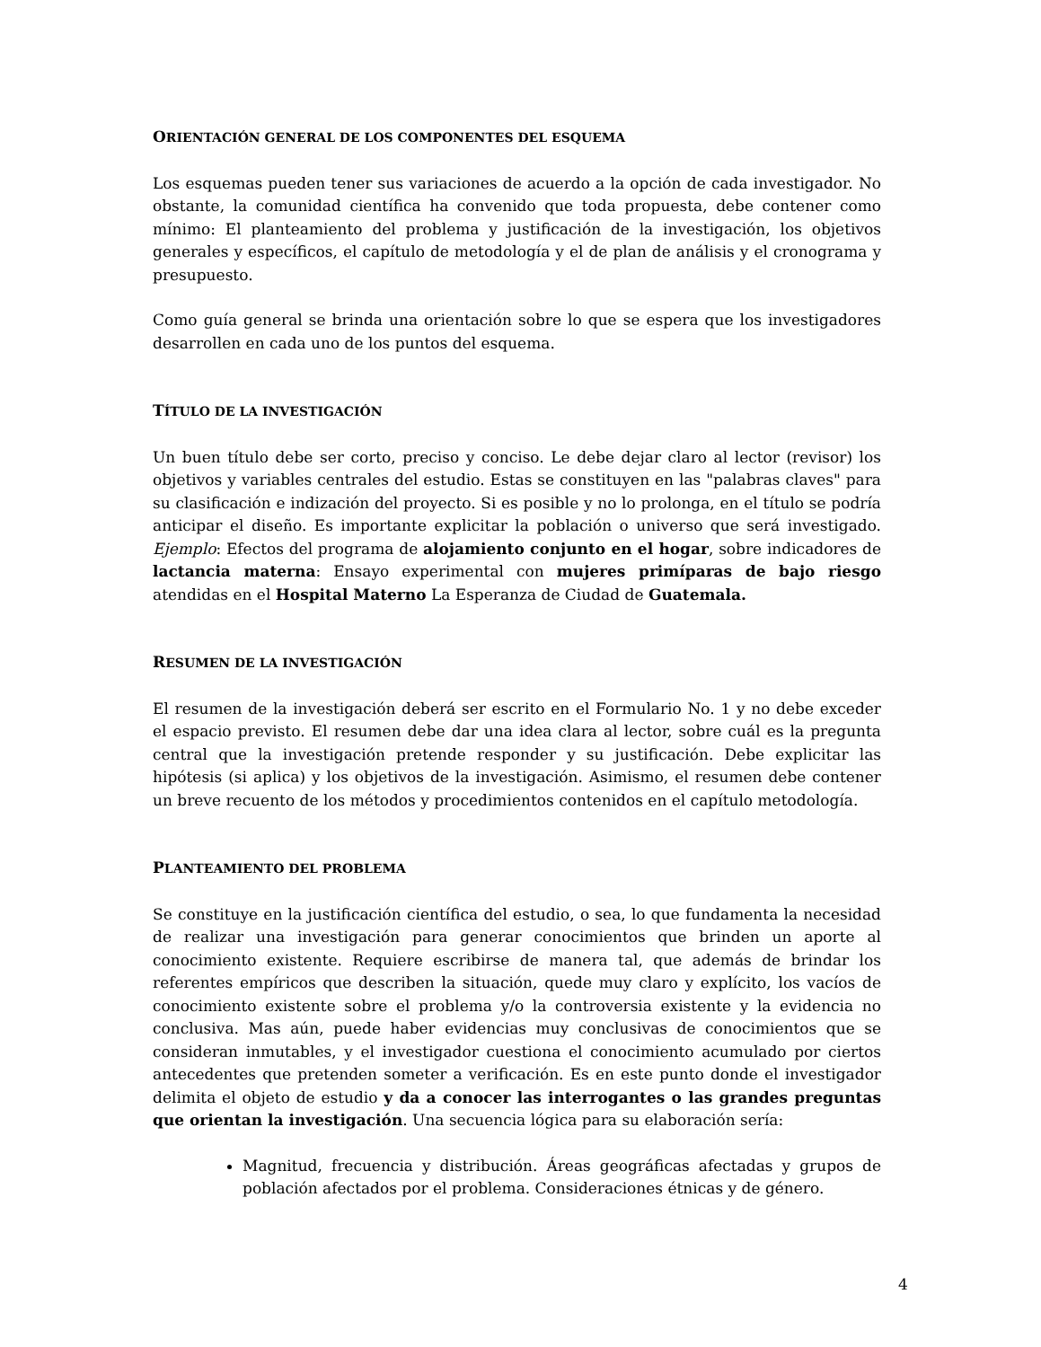ORIENTACIÓN GENERAL DE LOS COMPONENTES DEL ESQUEMA
Los esquemas pueden tener sus variaciones de acuerdo a la opción de cada investigador. No obstante, la comunidad científica ha convenido que toda propuesta, debe contener como mínimo: El planteamiento del problema y justificación de la investigación, los objetivos generales y específicos, el capítulo de metodología y el de plan de análisis y el cronograma y presupuesto.
Como guía general se brinda una orientación sobre lo que se espera que los investigadores desarrollen en cada uno de los puntos del esquema.
TÍTULO DE LA INVESTIGACIÓN
Un buen título debe ser corto, preciso y conciso. Le debe dejar claro al lector (revisor) los objetivos y variables centrales del estudio. Estas se constituyen en las "palabras claves" para su clasificación e indización del proyecto. Si es posible y no lo prolonga, en el título se podría anticipar el diseño. Es importante explicitar la población o universo que será investigado. Ejemplo: Efectos del programa de alojamiento conjunto en el hogar, sobre indicadores de lactancia materna: Ensayo experimental con mujeres primíparas de bajo riesgo atendidas en el Hospital Materno La Esperanza de Ciudad de Guatemala.
RESUMEN DE LA INVESTIGACIÓN
El resumen de la investigación deberá ser escrito en el Formulario No. 1 y no debe exceder el espacio previsto. El resumen debe dar una idea clara al lector, sobre cuál es la pregunta central que la investigación pretende responder y su justificación. Debe explicitar las hipótesis (si aplica) y los objetivos de la investigación. Asimismo, el resumen debe contener un breve recuento de los métodos y procedimientos contenidos en el capítulo metodología.
PLANTEAMIENTO DEL PROBLEMA
Se constituye en la justificación científica del estudio, o sea, lo que fundamenta la necesidad de realizar una investigación para generar conocimientos que brinden un aporte al conocimiento existente. Requiere escribirse de manera tal, que además de brindar los referentes empíricos que describen la situación, quede muy claro y explícito, los vacíos de conocimiento existente sobre el problema y/o la controversia existente y la evidencia no conclusiva. Mas aún, puede haber evidencias muy conclusivas de conocimientos que se consideran inmutables, y el investigador cuestiona el conocimiento acumulado por ciertos antecedentes que pretenden someter a verificación. Es en este punto donde el investigador delimita el objeto de estudio y da a conocer las interrogantes o las grandes preguntas que orientan la investigación. Una secuencia lógica para su elaboración sería:
Magnitud, frecuencia y distribución. Áreas geográficas afectadas y grupos de población afectados por el problema. Consideraciones étnicas y de género.
4